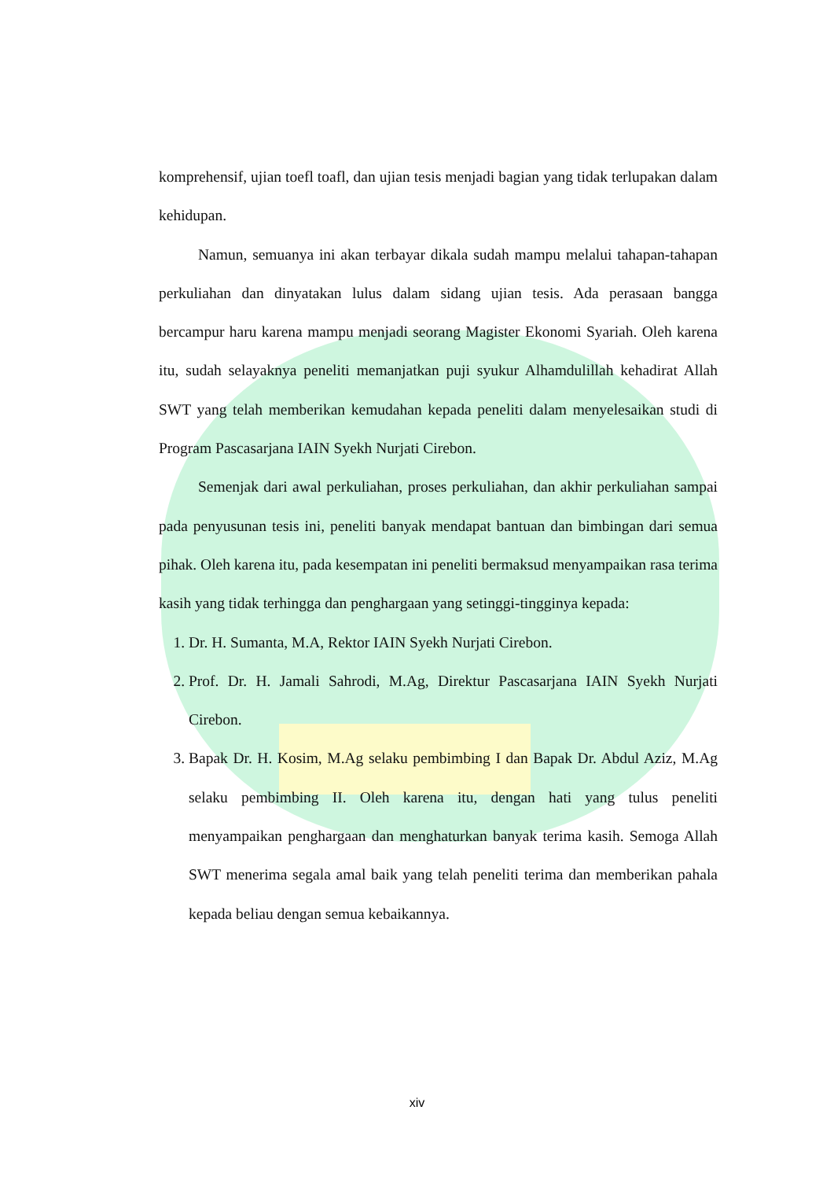komprehensif, ujian toefl toafl, dan ujian tesis menjadi bagian yang tidak terlupakan dalam kehidupan.
Namun, semuanya ini akan terbayar dikala sudah mampu melalui tahapan-tahapan perkuliahan dan dinyatakan lulus dalam sidang ujian tesis. Ada perasaan bangga bercampur haru karena mampu menjadi seorang Magister Ekonomi Syariah. Oleh karena itu, sudah selayaknya peneliti memanjatkan puji syukur Alhamdulillah kehadirat Allah SWT yang telah memberikan kemudahan kepada peneliti dalam menyelesaikan studi di Program Pascasarjana IAIN Syekh Nurjati Cirebon.
Semenjak dari awal perkuliahan, proses perkuliahan, dan akhir perkuliahan sampai pada penyusunan tesis ini, peneliti banyak mendapat bantuan dan bimbingan dari semua pihak. Oleh karena itu, pada kesempatan ini peneliti bermaksud menyampaikan rasa terima kasih yang tidak terhingga dan penghargaan yang setinggi-tingginya kepada:
1. Dr. H. Sumanta, M.A, Rektor IAIN Syekh Nurjati Cirebon.
2. Prof. Dr. H. Jamali Sahrodi, M.Ag, Direktur Pascasarjana IAIN Syekh Nurjati Cirebon.
3. Bapak Dr. H. Kosim, M.Ag selaku pembimbing I dan Bapak Dr. Abdul Aziz, M.Ag selaku pembimbing II. Oleh karena itu, dengan hati yang tulus peneliti menyampaikan penghargaan dan menghaturkan banyak terima kasih. Semoga Allah SWT menerima segala amal baik yang telah peneliti terima dan memberikan pahala kepada beliau dengan semua kebaikannya.
xiv